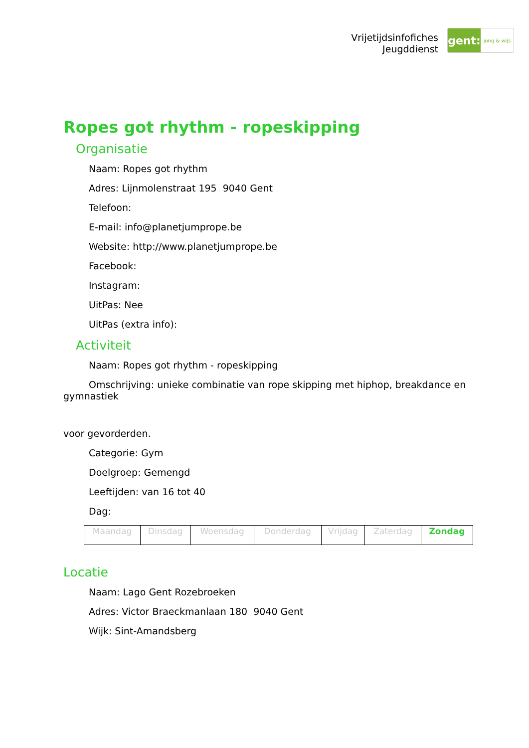Vrijetijdsinfofiches
Jeugddienst
gent:
jong & wijs
Ropes got rhythm - ropeskipping
Organisatie
Naam: Ropes got rhythm
Adres: Lijnmolenstraat 195 9040 Gent
Telefoon:
E-mail: info@planetjumprope.be
Website: http://www.planetjumprope.be
Facebook:
Instagram:
UitPas: Nee
UitPas (extra info):
Activiteit
Naam: Ropes got rhythm - ropeskipping
Omschrijving: unieke combinatie van rope skipping met hiphop, breakdance en gymnastiek
voor gevorderden.
Categorie: Gym
Doelgroep: Gemengd
Leeftijden: van 16 tot 40
Dag:
| Maandag | Dinsdag | Woensdag | Donderdag | Vrijdag | Zaterdag | Zondag |
Locatie
Naam: Lago Gent Rozebroeken
Adres: Victor Braeckmanlaan 180 9040 Gent
Wijk: Sint-Amandsberg